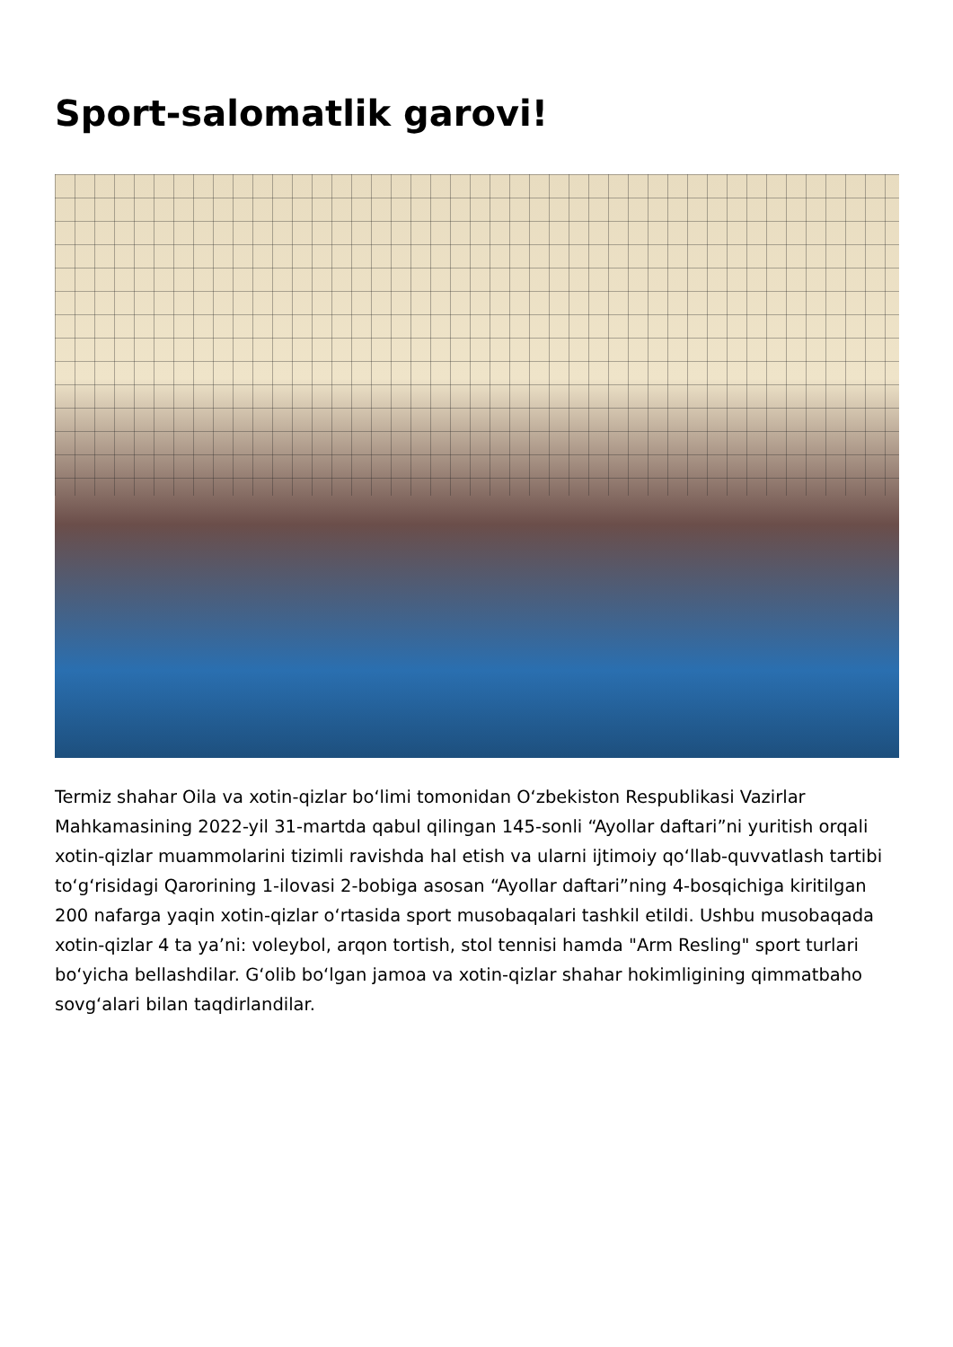Sport-salomatlik garovi!
Termiz shahar Oila va xotin-qizlar boʻlimi tomonidan Oʻzbekiston Respublikasi Vazirlar Mahkamasining 2022-yil 31-martda qabul qilingan 145-sonli “Ayollar daftari”ni yuritish orqali xotin-qizlar muammolarini tizimli ravishda hal etish va ularni ijtimoiy qoʻllab-quvvatlash tartibi toʻgʻrisidagi Qarorining 1-ilovasi 2-bobiga asosan “Ayollar daftari”ning 4-bosqichiga kiritilgan 200 nafarga yaqin xotin-qizlar oʻrtasida sport musobaqalari tashkil etildi. Ushbu musobaqada xotin-qizlar 4 ta yaʼni: voleybol, arqon tortish, stol tennisi hamda "Arm Resling" sport turlari boʻyicha bellashdilar. Gʻolib boʻlgan jamoa va xotin-qizlar shahar hokimligining qimmatbaho sovgʻalari bilan taqdirlandilar.